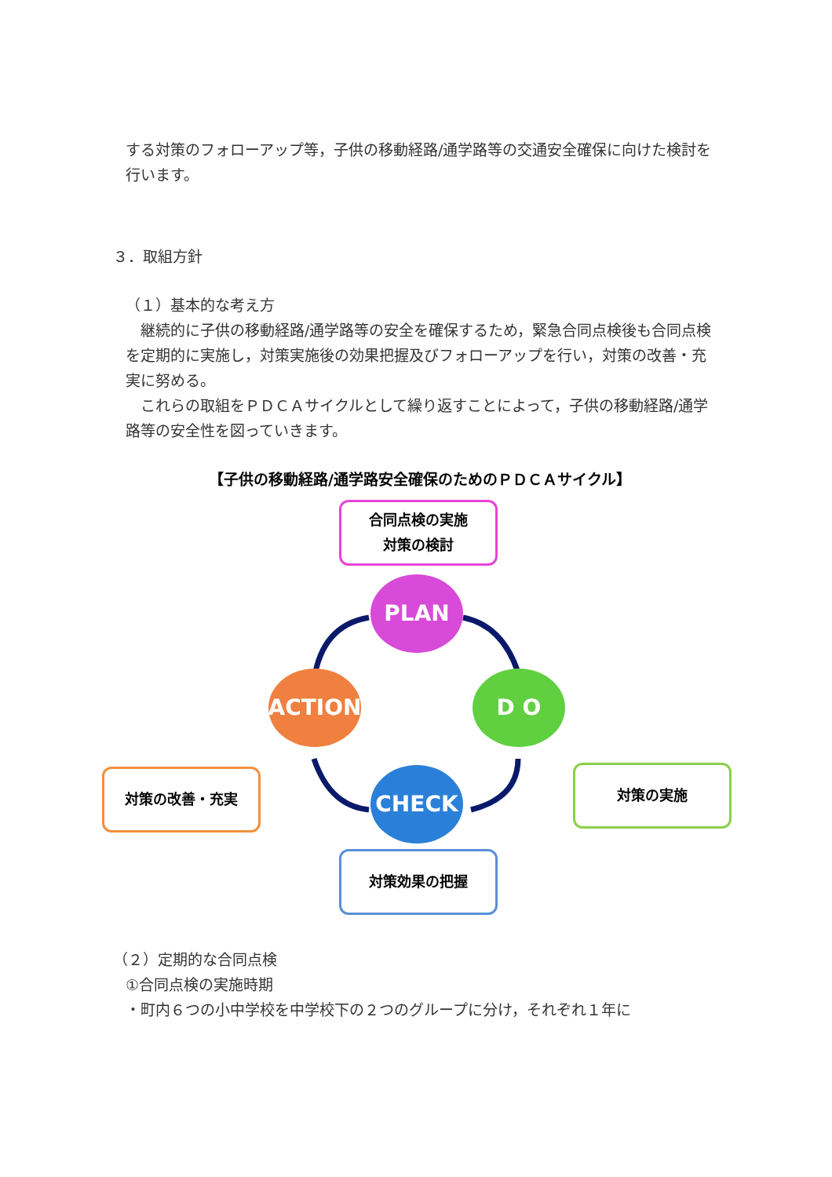する対策のフォローアップ等，子供の移動経路/通学路等の交通安全確保に向けた検討を行います。
３．取組方針
（１）基本的な考え方
　継続的に子供の移動経路/通学路等の安全を確保するため，緊急合同点検後も合同点検を定期的に実施し，対策実施後の効果把握及びフォローアップを行い，対策の改善・充実に努める。
　これらの取組をＰＤＣＡサイクルとして繰り返すことによって，子供の移動経路/通学路等の安全性を図っていきます。
【子供の移動経路/通学路安全確保のためのＰＤＣＡサイクル】
合同点検の実施
対策の検討
PLAN
対策の改善・充実
ACTION D O
対策の実施
CHECK
対策効果の把握
（２）定期的な合同点検
①合同点検の実施時期
・町内６つの小中学校を中学校下の２つのグループに分け，それぞれ１年に